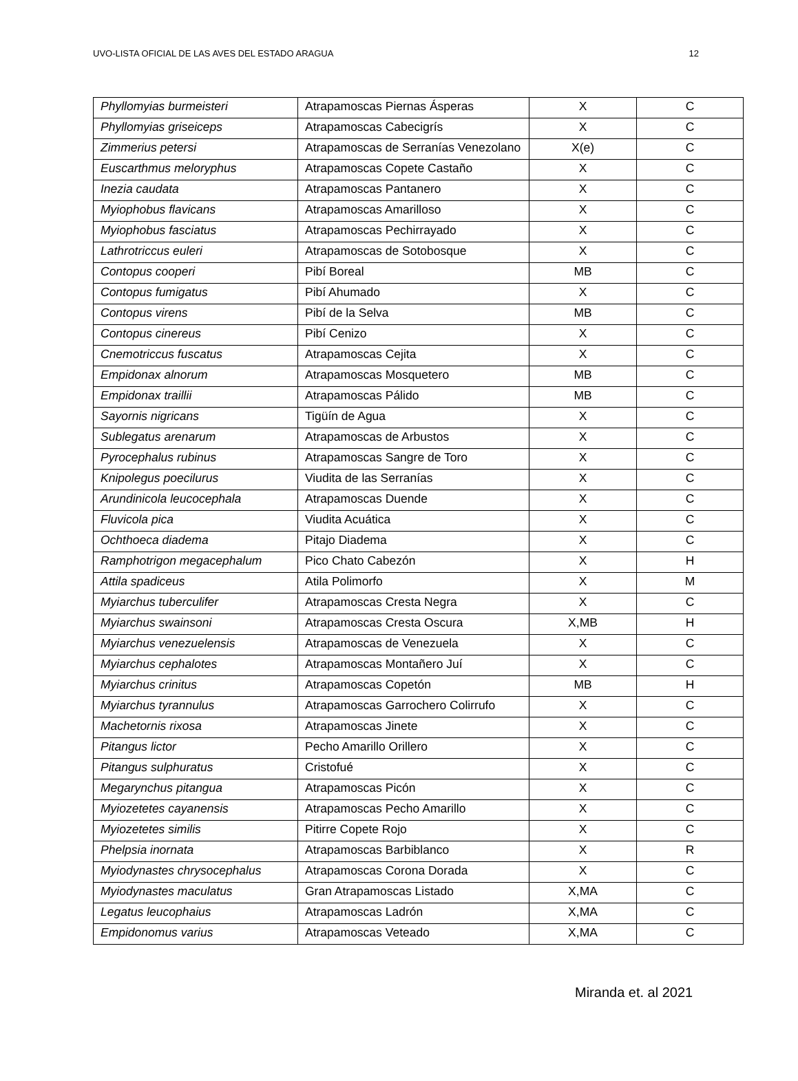UVO-LISTA OFICIAL DE LAS AVES DEL ESTADO ARAGUA 12
| Phyllomyias burmeisteri | Atrapamoscas Piernas Ásperas | X | C |
| Phyllomyias griseiceps | Atrapamoscas Cabecigrís | X | C |
| Zimmerius petersi | Atrapamoscas de Serranías Venezolano | X(e) | C |
| Euscarthmus meloryphus | Atrapamoscas Copete Castaño | X | C |
| Inezia caudata | Atrapamoscas Pantanero | X | C |
| Myiophobus flavicans | Atrapamoscas Amarilloso | X | C |
| Myiophobus fasciatus | Atrapamoscas Pechirrayado | X | C |
| Lathrotriccus euleri | Atrapamoscas de Sotobosque | X | C |
| Contopus cooperi | Pibí Boreal | MB | C |
| Contopus fumigatus | Pibí Ahumado | X | C |
| Contopus virens | Pibí de la Selva | MB | C |
| Contopus cinereus | Pibí Cenizo | X | C |
| Cnemotriccus fuscatus | Atrapamoscas Cejita | X | C |
| Empidonax alnorum | Atrapamoscas Mosquetero | MB | C |
| Empidonax traillii | Atrapamoscas Pálido | MB | C |
| Sayornis nigricans | Tigüín de Agua | X | C |
| Sublegatus arenarum | Atrapamoscas de Arbustos | X | C |
| Pyrocephalus rubinus | Atrapamoscas Sangre de Toro | X | C |
| Knipolegus poecilurus | Viudita de las Serranías | X | C |
| Arundinicola leucocephala | Atrapamoscas Duende | X | C |
| Fluvicola pica | Viudita Acuática | X | C |
| Ochthoeca diadema | Pitajo Diadema | X | C |
| Ramphotrigon megacephalum | Pico Chato Cabezón | X | H |
| Attila spadiceus | Atila Polimorfo | X | M |
| Myiarchus tuberculifer | Atrapamoscas Cresta Negra | X | C |
| Myiarchus swainsoni | Atrapamoscas Cresta Oscura | X,MB | H |
| Myiarchus venezuelensis | Atrapamoscas de Venezuela | X | C |
| Myiarchus cephalotes | Atrapamoscas Montañero Juí | X | C |
| Myiarchus crinitus | Atrapamoscas Copetón | MB | H |
| Myiarchus tyrannulus | Atrapamoscas Garrochero Colirrufo | X | C |
| Machetornis rixosa | Atrapamoscas Jinete | X | C |
| Pitangus lictor | Pecho Amarillo Orillero | X | C |
| Pitangus sulphuratus | Cristofué | X | C |
| Megarynchus pitangua | Atrapamoscas Picón | X | C |
| Myiozetetes cayanensis | Atrapamoscas Pecho Amarillo | X | C |
| Myiozetetes similis | Pitirre Copete Rojo | X | C |
| Phelpsia inornata | Atrapamoscas Barbiblanco | X | R |
| Myiodynastes chrysocephalus | Atrapamoscas Corona Dorada | X | C |
| Myiodynastes maculatus | Gran Atrapamoscas Listado | X,MA | C |
| Legatus leucophaius | Atrapamoscas Ladrón | X,MA | C |
| Empidonomus varius | Atrapamoscas Veteado | X,MA | C |
Miranda et. al 2021